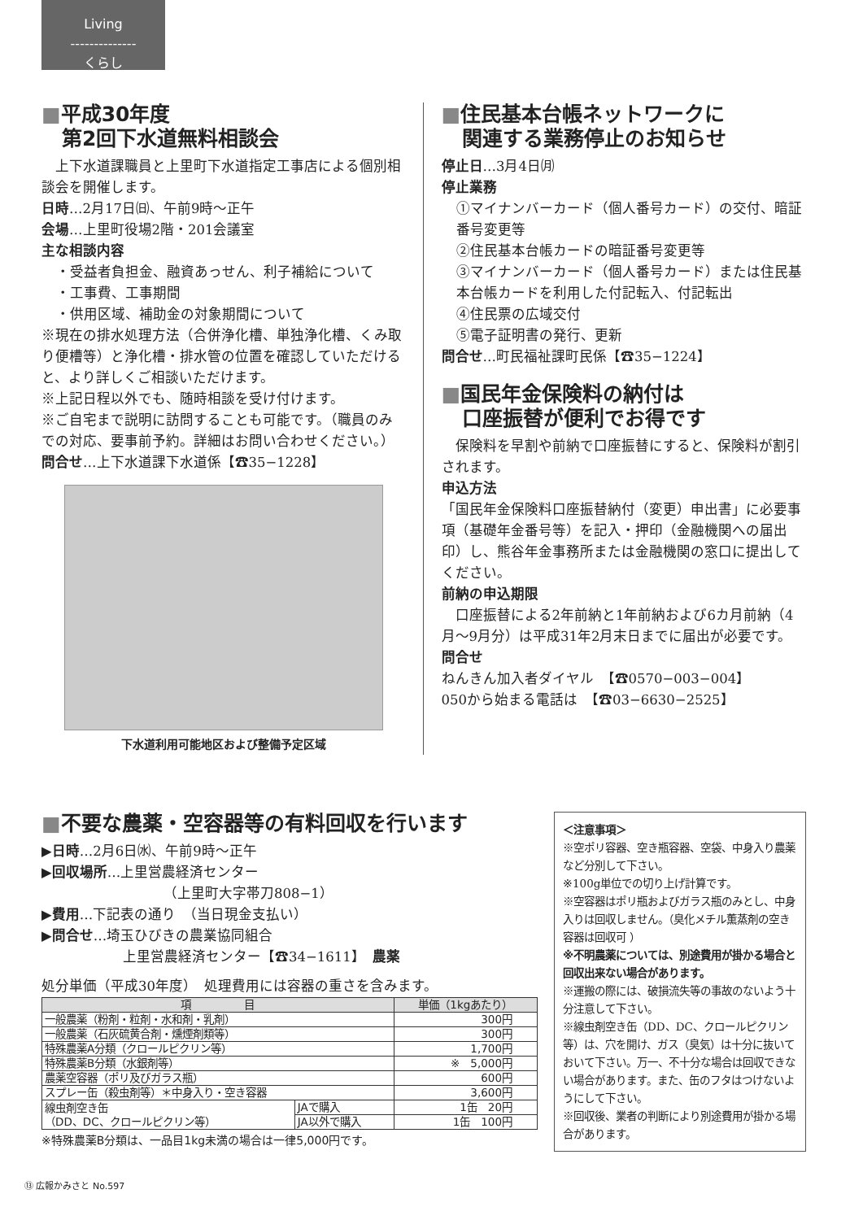Living
--------------
くらし
■平成30年度
　第2回下水道無料相談会
　上下水道課職員と上里町下水道指定工事店による個別相談会を開催します。
日時…2月17日㈰、午前9時～正午
会場…上里町役場2階・201会議室
主な相談内容
・受益者負担金、融資あっせん、利子補給について
・工事費、工事期間
・供用区域、補助金の対象期間について
※現在の排水処理方法（合併浄化槽、単独浄化槽、くみ取り便槽等）と浄化槽・排水管の位置を確認していただけると、より詳しくご相談いただけます。
※上記日程以外でも、随時相談を受け付けます。
※ご自宅まで説明に訪問することも可能です。（職員のみでの対応、要事前予約。詳細はお問い合わせください。）
問合せ…上下水道課下水道係【☎35−1228】
下水道利用可能地区および整備予定区域
■住民基本台帳ネットワークに
　関連する業務停止のお知らせ
停止日…3月4日㈪
停止業務
①マイナンバーカード（個人番号カード）の交付、暗証番号変更等
②住民基本台帳カードの暗証番号変更等
③マイナンバーカード（個人番号カード）または住民基本台帳カードを利用した付記転入、付記転出
④住民票の広域交付
⑤電子証明書の発行、更新
問合せ…町民福祉課町民係【☎35−1224】
■国民年金保険料の納付は
　口座振替が便利でお得です
　保険料を早割や前納で口座振替にすると、保険料が割引されます。
申込方法
「国民年金保険料口座振替納付（変更）申出書」に必要事項（基礎年金番号等）を記入・押印（金融機関への届出印）し、熊谷年金事務所または金融機関の窓口に提出してください。
前納の申込期限
　口座振替による2年前納と1年前納および6カ月前納（4月～9月分）は平成31年2月末日までに届出が必要です。
問合せ
ねんきん加入者ダイヤル　【☎0570−003−004】
050から始まる電話は　【☎03−6630−2525】
■不要な農薬・空容器等の有料回収を行います
▶日時…2月6日㈬、午前9時～正午
▶回収場所…上里営農経済センター
（上里町大字帯刀808−1）
▶費用…下記表の通り　（当日現金支払い）
▶問合せ…埼玉ひびきの農業協同組合
上里営農経済センター【☎34−1611】　農薬
処分単価（平成30年度）　処理費用には容器の重さを含みます。
| 項 目 | | 単価（1kgあたり） |
| --- | --- | --- |
| 一般農薬（粉剤・粒剤・水和剤・乳剤） | | 300円 |
| 一般農薬（石灰硫黄合剤・燻煙剤類等） | | 300円 |
| 特殊農薬A分類（クロールピクリン等） | | 1,700円 |
| 特殊農薬B分類（水銀剤等） | | ※ 5,000円 |
| 農薬空容器（ポリ及びガラス瓶） | | 600円 |
| スプレー缶（殺虫剤等）＊中身入り・空き容器 | | 3,600円 |
| 線虫剤空き缶 （DD、DC、クロールピクリン等） | JAで購入 | 1缶 20円 |
| | JA以外で購入 | 1缶 100円 |
※特殊農薬B分類は、一品目1kg未満の場合は一律5,000円です。
＜注意事項＞
※空ポリ容器、空き瓶容器、空袋、中身入り農薬など分別して下さい。
※100g単位での切り上げ計算です。
※空容器はポリ瓶およびガラス瓶のみとし、中身入りは回収しません。（臭化メチル薫蒸剤の空き容器は回収可 ）
※不明農薬については、別途費用が掛かる場合と回収出来ない場合があります。
※運搬の際には、破損流失等の事故のないよう十分注意して下さい。
※線虫剤空き缶（DD、DC、クロールピクリン等）は、穴を開け、ガス（臭気）は十分に抜いておいて下さい。万一、不十分な場合は回収できない場合があります。また、缶のフタはつけないようにして下さい。
※回収後、業者の判断により別途費用が掛かる場合があります。
⑬ 広報かみさと No.597